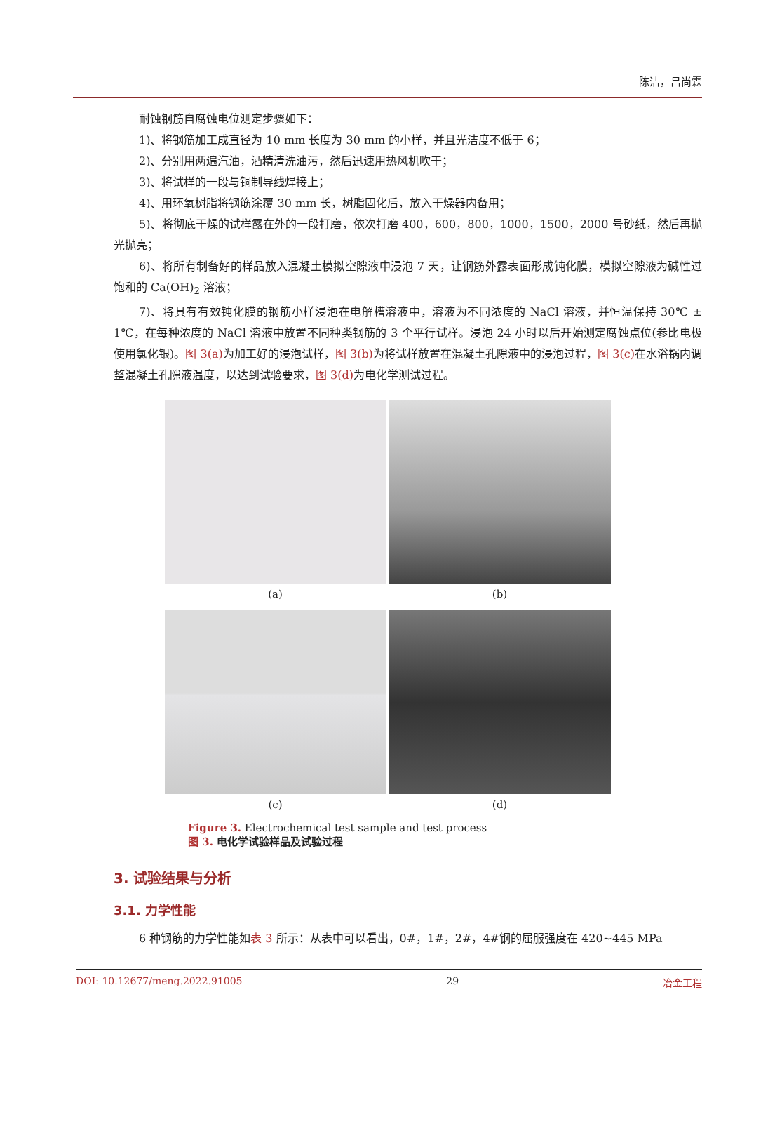陈洁，吕尚霖
耐蚀钢筋自腐蚀电位测定步骤如下：
1)、将钢筋加工成直径为 10 mm 长度为 30 mm 的小样，并且光洁度不低于 6；
2)、分别用两遍汽油，酒精清洗油污，然后迅速用热风机吹干；
3)、将试样的一段与铜制导线焊接上；
4)、用环氧树脂将钢筋涂覆 30 mm 长，树脂固化后，放入干燥器内备用；
5)、将彻底干燥的试样露在外的一段打磨，依次打磨 400，600，800，1000，1500，2000 号砂纸，然后再抛光抛亮；
6)、将所有制备好的样品放入混凝土模拟空隙液中浸泡 7 天，让钢筋外露表面形成钝化膜，模拟空隙液为碱性过饱和的 Ca(OH)<sub>2</sub> 溶液；
7)、将具有有效钝化膜的钢筋小样浸泡在电解槽溶液中，溶液为不同浓度的 NaCl 溶液，并恒温保持 30℃ ± 1℃，在每种浓度的 NaCl 溶液中放置不同种类钢筋的 3 个平行试样。浸泡 24 小时以后开始测定腐蚀点位(参比电极使用氯化银)。图 3(a) 为加工好的浸泡试样，图 3(b) 为将试样放置在混凝土孔隙液中的浸泡过程，图 3(c) 在水浴锅内调整混凝土孔隙液温度，以达到试验要求，图 3(d) 为电化学测试过程。
(a)
(b)
(c)
(d)
Figure 3. Electrochemical test sample and test process
图 3. 电化学试验样品及试验过程
3. 试验结果与分析
3.1. 力学性能
6 种钢筋的力学性能如表 3 所示：从表中可以看出，0#，1#，2#，4#钢的屈服强度在 420~445 MPa
DOI: 10.12677/meng.2022.91005 29 冶金工程